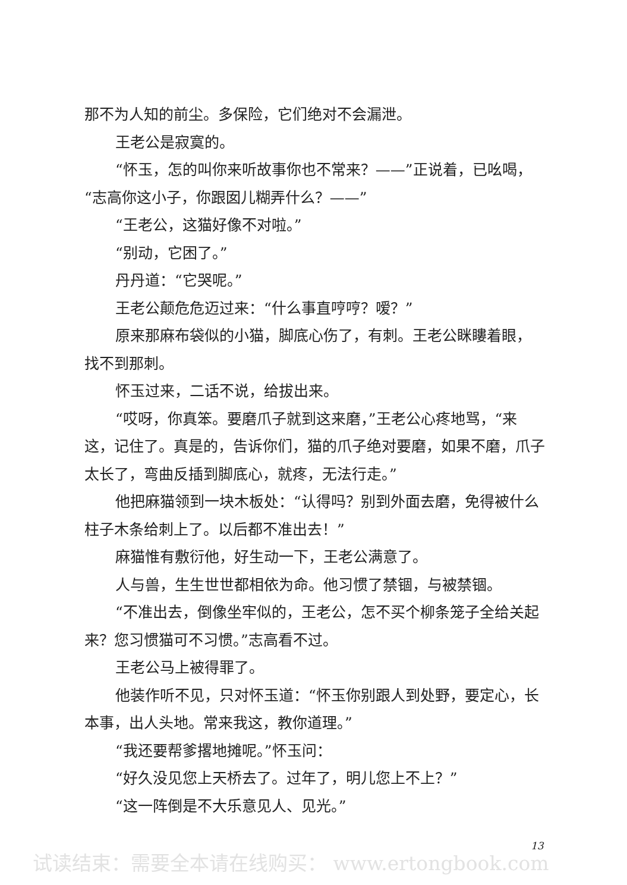那不为人知的前尘。多保险，它们绝对不会漏泄。
王老公是寂寞的。
“怀玉，怎的叫你来听故事你也不常来？——”正说着，已吆喝，“志高你这小子，你跟囡儿糊弄什么？——”
“王老公，这猫好像不对啦。”
“别动，它困了。”
丹丹道：“它哭呢。”
王老公颠危危迈过来：“什么事直哼哼？嗳？”
原来那麻布袋似的小猫，脚底心伤了，有刺。王老公眯瞜着眼，找不到那刺。
怀玉过来，二话不说，给拔出来。
“哎呀，你真笨。要磨爪子就到这来磨，”王老公心疼地骂，“来这，记住了。真是的，告诉你们，猫的爪子绝对要磨，如果不磨，爪子太长了，弯曲反插到脚底心，就疼，无法行走。”
他把麻猫领到一块木板处：“认得吗？别到外面去磨，免得被什么柱子木条给刺上了。以后都不准出去！”
麻猫惟有敷衍他，好生动一下，王老公满意了。
人与兽，生生世世都相依为命。他习惯了禁锢，与被禁锢。
“不准出去，倒像坐牢似的，王老公，怎不买个柳条笼子全给关起来？您习惯猫可不习惯。”志高看不过。
王老公马上被得罪了。
他装作听不见，只对怀玉道：“怀玉你别跟人到处野，要定心，长本事，出人头地。常来我这，教你道理。”
“我还要帮爹撂地摊呢。”怀玉问：
“好久没见您上天桥去了。过年了，明儿您上不上？”
“这一阵倒是不大乐意见人、见光。”
13
试读结束：需要全本请在线购买： www.ertongbook.com